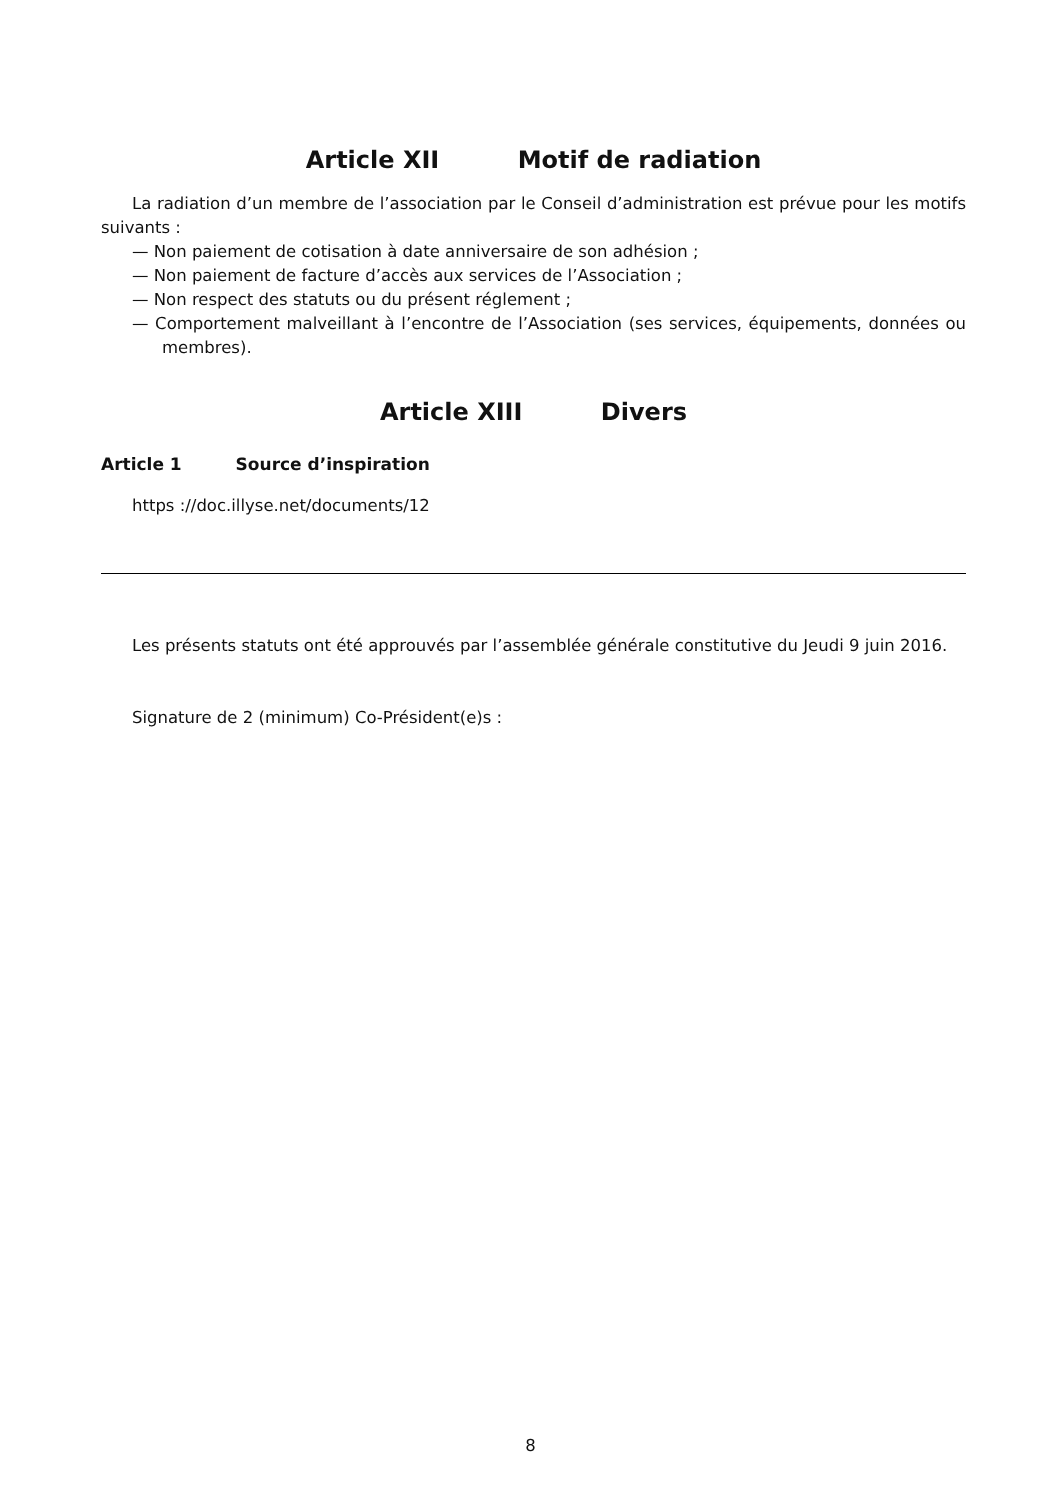Article XII Motif de radiation
La radiation d’un membre de l’association par le Conseil d’administration est prévue pour les motifs suivants :
— Non paiement de cotisation à date anniversaire de son adhésion ;
— Non paiement de facture d’accès aux services de l’Association ;
— Non respect des statuts ou du présent réglement ;
— Comportement malveillant à l’encontre de l’Association (ses services, équipements, données ou membres).
Article XIII Divers
Article 1 Source d’inspiration
https ://doc.illyse.net/documents/12
Les présents statuts ont été approuvés par l’assemblée générale constitutive du Jeudi 9 juin 2016.
Signature de 2 (minimum) Co-Président(e)s :
8